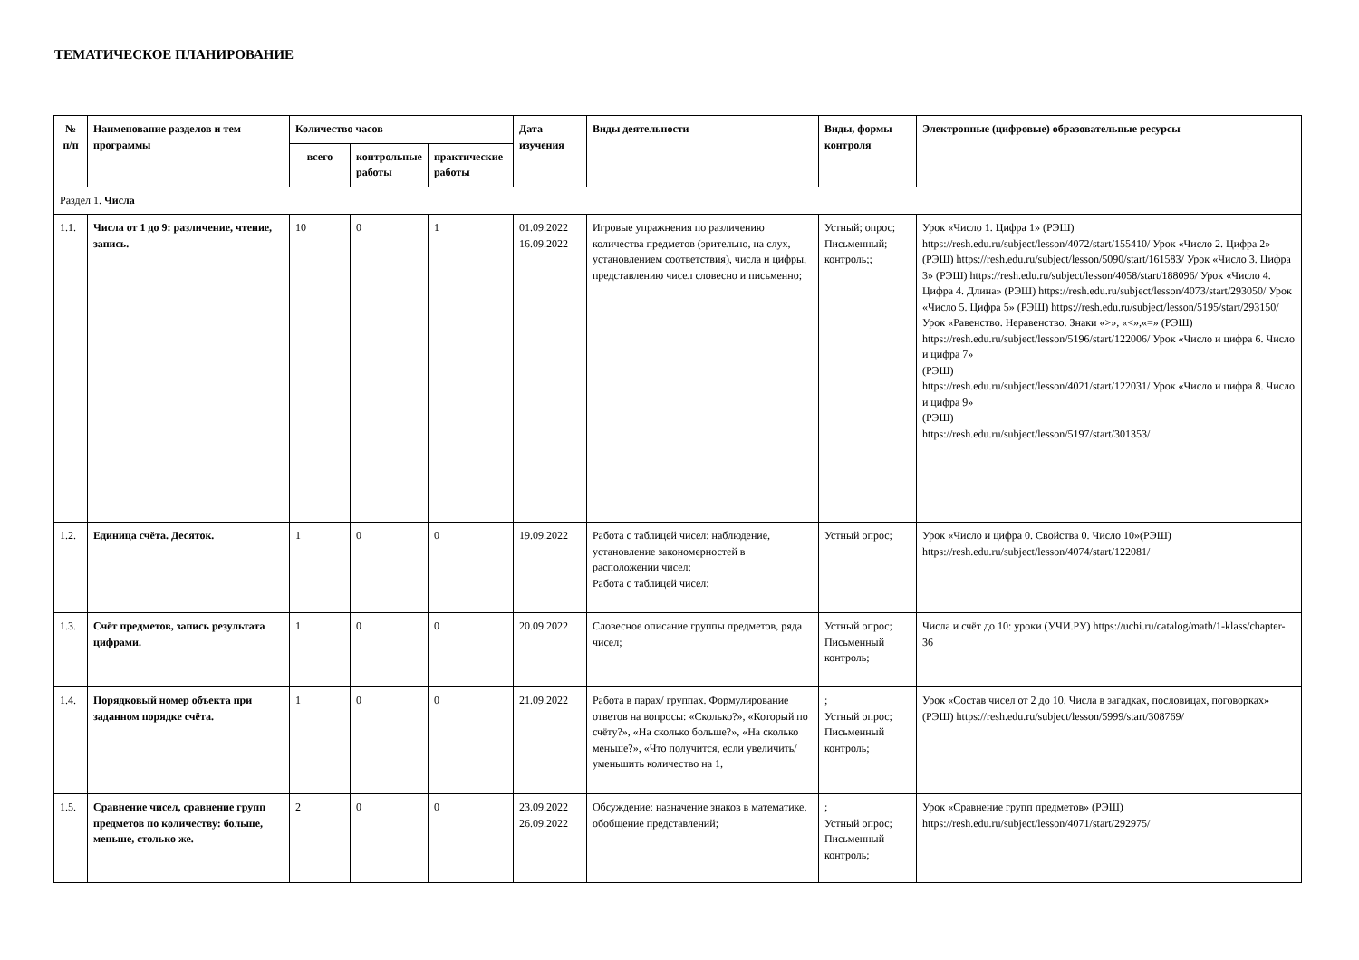ТЕМАТИЧЕСКОЕ ПЛАНИРОВАНИЕ
| № п/п | Наименование разделов и тем программы | Количество часов | | | Дата изучения | Виды деятельности | Виды, формы контроля | Электронные (цифровые) образовательные ресурсы |
| --- | --- | --- | --- | --- | --- | --- | --- | --- |
| | | всего | контрольные работы | практические работы | | | | |
| Раздел 1. Числа | | | | | | | | |
| 1.1. | Числа от 1 до 9: различение, чтение, запись. | 10 | 0 | 1 | 01.09.2022 16.09.2022 | Игровые упражнения по различению количества предметов (зрительно, на слух, установлением соответствия), числа и цифры, представлению чисел словесно и письменно; | Устный; опрос; Письменный; контроль;; | Урок «Число 1. Цифра 1» (РЭШ) https://resh.edu.ru/subject/lesson/4072/start/155410/ Урок «Число 2. Цифра 2» (РЭШ) https://resh.edu.ru/subject/lesson/5090/start/161583/ Урок «Число 3. Цифра 3» (РЭШ) https://resh.edu.ru/subject/lesson/4058/start/188096/ Урок «Число 4. Цифра 4. Длина» (РЭШ) https://resh.edu.ru/subject/lesson/4073/start/293050/ Урок «Число 5. Цифра 5» (РЭШ) https://resh.edu.ru/subject/lesson/5195/start/293150/ Урок «Равенство. Неравенство. Знаки «>», «<»,«=» (РЭШ) https://resh.edu.ru/subject/lesson/5196/start/122006/ Урок «Число и цифра 6. Число и цифра 7» (РЭШ) https://resh.edu.ru/subject/lesson/4021/start/122031/ Урок «Число и цифра 8. Число и цифра 9» (РЭШ) https://resh.edu.ru/subject/lesson/5197/start/301353/ |
| 1.2. | Единица счёта. Десяток. | 1 | 0 | 0 | 19.09.2022 | Работа с таблицей чисел: наблюдение, установление закономерностей в расположении чисел; Работа с таблицей чисел: | Устный опрос; | Урок «Число и цифра 0. Свойства 0. Число 10»(РЭШ) https://resh.edu.ru/subject/lesson/4074/start/122081/ |
| 1.3. | Счёт предметов, запись результата цифрами. | 1 | 0 | 0 | 20.09.2022 | Словесное описание группы предметов, ряда чисел; | Устный опрос; Письменный контроль; | Числа и счёт до 10: уроки (УЧИ.РУ) https://uchi.ru/catalog/math/1-klass/chapter-36 |
| 1.4. | Порядковый номер объекта при заданном порядке счёта. | 1 | 0 | 0 | 21.09.2022 | Работа в парах/ группах. Формулирование ответов на вопросы: «Сколько?», «Который по счёту?», «На сколько больше?», «На сколько меньше?», «Что получится, если увеличить/уменьшить количество на 1, | ; Устный опрос; Письменный контроль; | Урок «Состав чисел от 2 до 10. Числа в загадках, пословицах, поговорках» (РЭШ) https://resh.edu.ru/subject/lesson/5999/start/308769/ |
| 1.5. | Сравнение чисел, сравнение групп предметов по количеству: больше, меньше, столько же. | 2 | 0 | 0 | 23.09.2022 26.09.2022 | Обсуждение: назначение знаков в математике, обобщение представлений; | ; Устный опрос; Письменный контроль; | Урок «Сравнение групп предметов» (РЭШ) https://resh.edu.ru/subject/lesson/4071/start/292975/ |